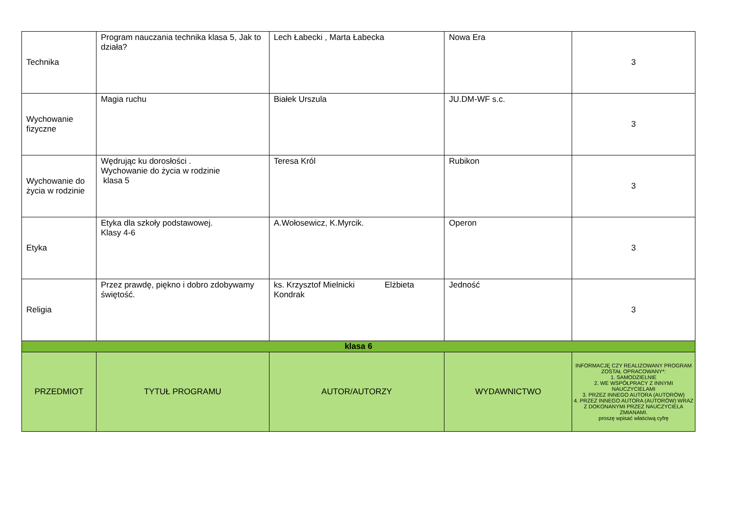| Technika | Program nauczania technika klasa 5, Jak to działa? | Lech Łabecki , Marta Łabecka | Nowa Era | 3 |
| Wychowanie fizyczne | Magia ruchu | Białek Urszula | JU.DM-WF s.c. | 3 |
| Wychowanie do życia w rodzinie | Wędrując ku dorosłości . Wychowanie do życia w rodzinie klasa 5 | Teresa Król | Rubikon | 3 |
| Etyka | Etyka dla szkoły podstawowej. Klasy 4-6 | A.Wołosewicz, K.Myrcik. | Operon | 3 |
| Religia | Przez prawdę, piękno i dobro zdobywamy świętość. | ks. Krzysztof Mielnicki Elżbieta Kondrak | Jedność | 3 |
| klasa 6 | | | | |
| PRZEDMIOT | TYTUŁ PROGRAMU | AUTOR/AUTORZY | WYDAWNICTWO | INFORMACJĘ CZY REALIZOWANY PROGRAM ZOSTAŁ OPRACOWANY*: 1. SAMODZIELNIE 2. WE WSPÓŁPRACY Z INNYMI NAUCZYCIELAMI 3. PRZEZ INNEGO AUTORA (AUTORÓW) 4. PRZEZ INNEGO AUTORA (AUTORÓW) WRAZ Z DOKONANYMI PRZEZ NAUCZYCIELA ZMIANAMI. proszę wpisać właściwą cyfrę |